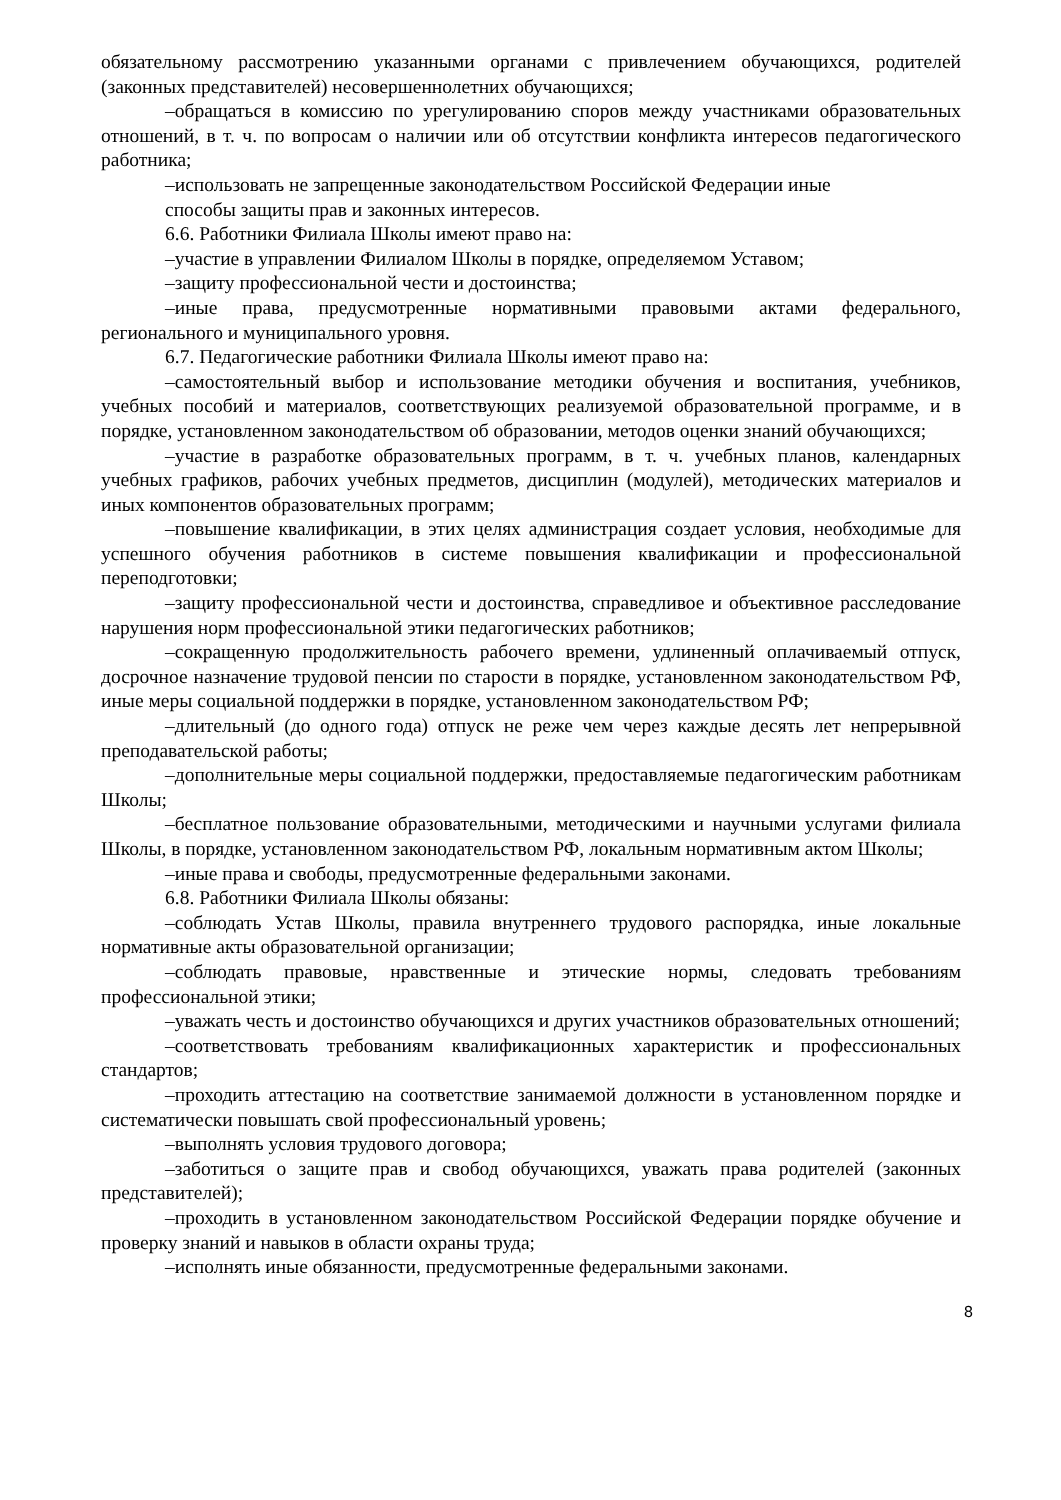обязательному рассмотрению указанными органами с привлечением обучающихся, родителей (законных представителей) несовершеннолетних обучающихся;
–обращаться в комиссию по урегулированию споров между участниками образовательных отношений, в т. ч. по вопросам о наличии или об отсутствии конфликта интересов педагогического работника;
–использовать не запрещенные законодательством Российской Федерации иные
способы защиты прав и законных интересов.
6.6. Работники Филиала Школы имеют право на:
–участие в управлении Филиалом Школы в порядке, определяемом Уставом;
–защиту профессиональной чести и достоинства;
–иные права, предусмотренные нормативными правовыми актами федерального, регионального и муниципального уровня.
6.7. Педагогические работники Филиала Школы имеют право на:
–самостоятельный выбор и использование методики обучения и воспитания, учебников, учебных пособий и материалов, соответствующих реализуемой образовательной программе, и в порядке, установленном законодательством об образовании, методов оценки знаний обучающихся;
–участие в разработке образовательных программ, в т. ч. учебных планов, календарных учебных графиков, рабочих учебных предметов, дисциплин (модулей), методических материалов и иных компонентов образовательных программ;
–повышение квалификации, в этих целях администрация создает условия, необходимые для успешного обучения работников в системе повышения квалификации и профессиональной переподготовки;
–защиту профессиональной чести и достоинства, справедливое и объективное расследование нарушения норм профессиональной этики педагогических работников;
–сокращенную продолжительность рабочего времени, удлиненный оплачиваемый отпуск, досрочное назначение трудовой пенсии по старости в порядке, установленном законодательством РФ, иные меры социальной поддержки в порядке, установленном законодательством РФ;
–длительный (до одного года) отпуск не реже чем через каждые десять лет непрерывной преподавательской работы;
–дополнительные меры социальной поддержки, предоставляемые педагогическим работникам Школы;
–бесплатное пользование образовательными, методическими и научными услугами филиала Школы, в порядке, установленном законодательством РФ, локальным нормативным актом Школы;
–иные права и свободы, предусмотренные федеральными законами.
6.8. Работники Филиала Школы обязаны:
–соблюдать Устав Школы, правила внутреннего трудового распорядка, иные локальные нормативные акты образовательной организации;
–соблюдать правовые, нравственные и этические нормы, следовать требованиям профессиональной этики;
–уважать честь и достоинство обучающихся и других участников образовательных отношений;
–соответствовать требованиям квалификационных характеристик и профессиональных стандартов;
–проходить аттестацию на соответствие занимаемой должности в установленном порядке и систематически повышать свой профессиональный уровень;
–выполнять условия трудового договора;
–заботиться о защите прав и свобод обучающихся, уважать права родителей (законных представителей);
–проходить в установленном законодательством Российской Федерации порядке обучение и проверку знаний и навыков в области охраны труда;
–исполнять иные обязанности, предусмотренные федеральными законами.
8